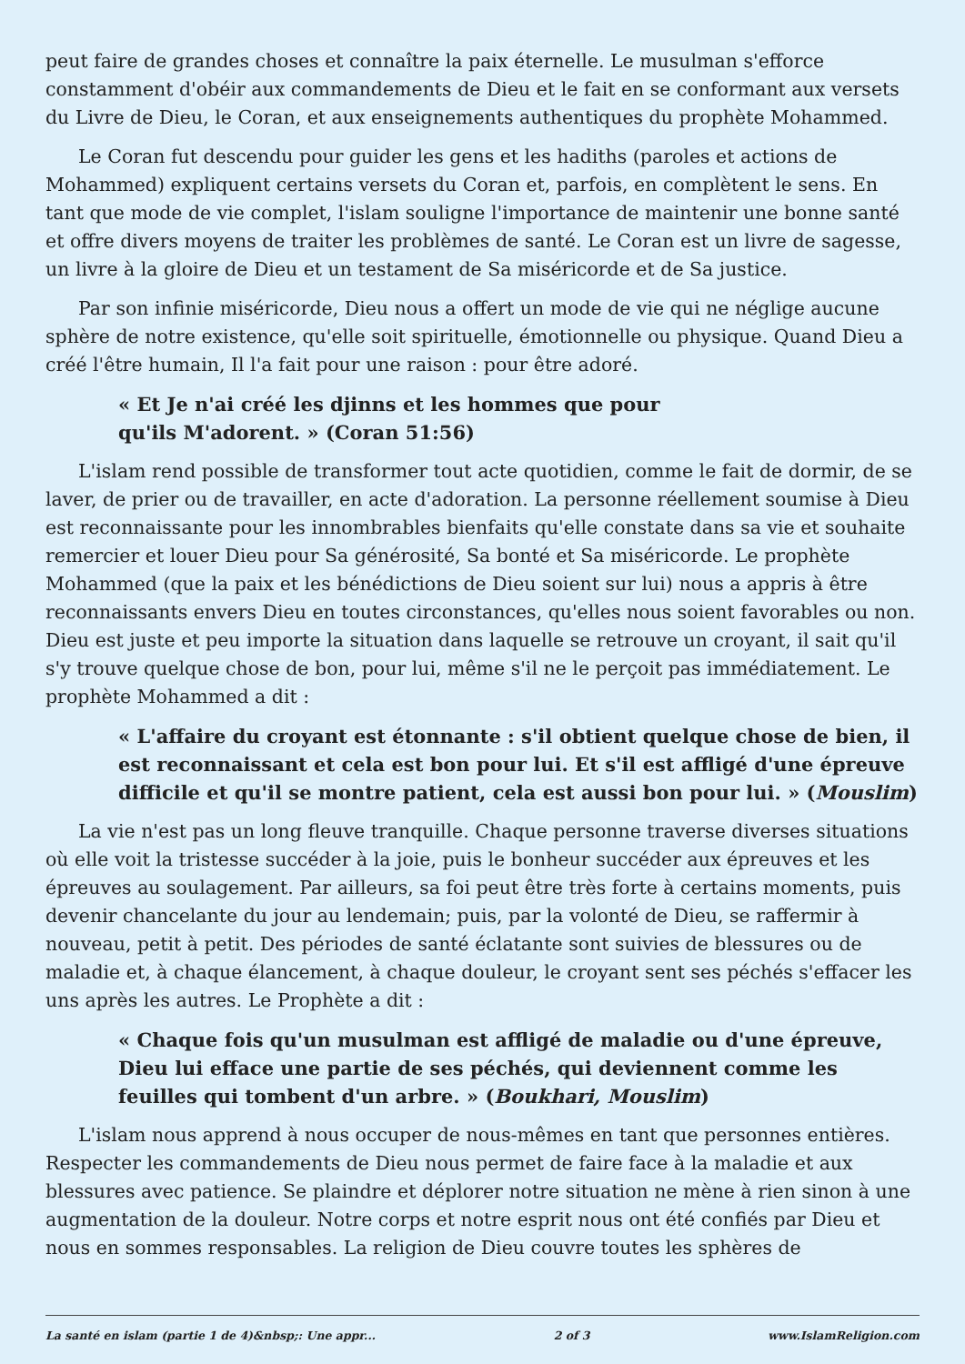peut faire de grandes choses et connaître la paix éternelle. Le musulman s'efforce constamment d'obéir aux commandements de Dieu et le fait en se conformant aux versets du Livre de Dieu, le Coran, et aux enseignements authentiques du prophète Mohammed.
Le Coran fut descendu pour guider les gens et les hadiths (paroles et actions de Mohammed) expliquent certains versets du Coran et, parfois, en complètent le sens. En tant que mode de vie complet, l'islam souligne l'importance de maintenir une bonne santé et offre divers moyens de traiter les problèmes de santé. Le Coran est un livre de sagesse, un livre à la gloire de Dieu et un testament de Sa miséricorde et de Sa justice.
Par son infinie miséricorde, Dieu nous a offert un mode de vie qui ne néglige aucune sphère de notre existence, qu'elle soit spirituelle, émotionnelle ou physique. Quand Dieu a créé l'être humain, Il l'a fait pour une raison : pour être adoré.
« Et Je n'ai créé les djinns et les hommes que pour qu'ils M'adorent. » (Coran 51:56)
L'islam rend possible de transformer tout acte quotidien, comme le fait de dormir, de se laver, de prier ou de travailler, en acte d'adoration. La personne réellement soumise à Dieu est reconnaissante pour les innombrables bienfaits qu'elle constate dans sa vie et souhaite remercier et louer Dieu pour Sa générosité, Sa bonté et Sa miséricorde. Le prophète Mohammed (que la paix et les bénédictions de Dieu soient sur lui) nous a appris à être reconnaissants envers Dieu en toutes circonstances, qu'elles nous soient favorables ou non. Dieu est juste et peu importe la situation dans laquelle se retrouve un croyant, il sait qu'il s'y trouve quelque chose de bon, pour lui, même s'il ne le perçoit pas immédiatement. Le prophète Mohammed a dit :
« L'affaire du croyant est étonnante : s'il obtient quelque chose de bien, il est reconnaissant et cela est bon pour lui. Et s'il est affligé d'une épreuve difficile et qu'il se montre patient, cela est aussi bon pour lui. » (Mouslim)
La vie n'est pas un long fleuve tranquille. Chaque personne traverse diverses situations où elle voit la tristesse succéder à la joie, puis le bonheur succéder aux épreuves et les épreuves au soulagement. Par ailleurs, sa foi peut être très forte à certains moments, puis devenir chancelante du jour au lendemain; puis, par la volonté de Dieu, se raffermir à nouveau, petit à petit. Des périodes de santé éclatante sont suivies de blessures ou de maladie et, à chaque élancement, à chaque douleur, le croyant sent ses péchés s'effacer les uns après les autres. Le Prophète a dit :
« Chaque fois qu'un musulman est affligé de maladie ou d'une épreuve, Dieu lui efface une partie de ses péchés, qui deviennent comme les feuilles qui tombent d'un arbre. » (Boukhari, Mouslim)
L'islam nous apprend à nous occuper de nous-mêmes en tant que personnes entières. Respecter les commandements de Dieu nous permet de faire face à la maladie et aux blessures avec patience. Se plaindre et déplorer notre situation ne mène à rien sinon à une augmentation de la douleur. Notre corps et notre esprit nous ont été confiés par Dieu et nous en sommes responsables. La religion de Dieu couvre toutes les sphères de
La santé en islam (partie 1 de 4)&nbsp;: Une appr... 2 of 3 www.IslamReligion.com